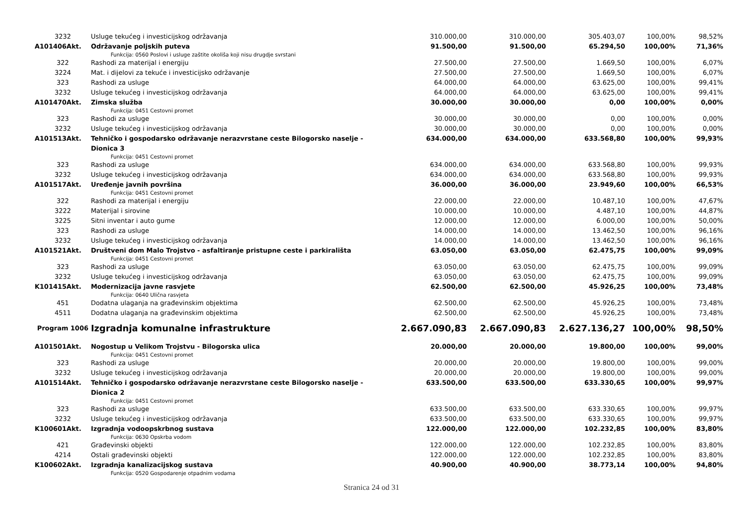| 3232 | Usluge tekućeg i investicijskog održavanja | 310.000,00 | 310.000,00 | 305.403,07 | 100,00% | 98,52% |
| A101406Akt. | Održavanje poljskih puteva | 91.500,00 | 91.500,00 | 65.294,50 | 100,00% | 71,36% |
| | Funkcija: 0560 Poslovi i usluge zaštite okoliša koji nisu drugdje svrstani | | | | | |
| 322 | Rashodi za materijal i energiju | 27.500,00 | 27.500,00 | 1.669,50 | 100,00% | 6,07% |
| 3224 | Mat. i dijelovi za tekuće i investicijsko održavanje | 27.500,00 | 27.500,00 | 1.669,50 | 100,00% | 6,07% |
| 323 | Rashodi za usluge | 64.000,00 | 64.000,00 | 63.625,00 | 100,00% | 99,41% |
| 3232 | Usluge tekućeg i investicijskog održavanja | 64.000,00 | 64.000,00 | 63.625,00 | 100,00% | 99,41% |
| A101470Akt. | Zimska služba | 30.000,00 | 30.000,00 | 0,00 | 100,00% | 0,00% |
| | Funkcija: 0451 Cestovni promet | | | | | |
| 323 | Rashodi za usluge | 30.000,00 | 30.000,00 | 0,00 | 100,00% | 0,00% |
| 3232 | Usluge tekućeg i investicijskog održavanja | 30.000,00 | 30.000,00 | 0,00 | 100,00% | 0,00% |
| A101513Akt. | Tehničko i gospodarsko održavanje nerazvrstane ceste Bilogorsko naselje - Dionica 3 | 634.000,00 | 634.000,00 | 633.568,80 | 100,00% | 99,93% |
| | Funkcija: 0451 Cestovni promet | | | | | |
| 323 | Rashodi za usluge | 634.000,00 | 634.000,00 | 633.568,80 | 100,00% | 99,93% |
| 3232 | Usluge tekućeg i investicijskog održavanja | 634.000,00 | 634.000,00 | 633.568,80 | 100,00% | 99,93% |
| A101517Akt. | Uređenje javnih površina | 36.000,00 | 36.000,00 | 23.949,60 | 100,00% | 66,53% |
| | Funkcija: 0451 Cestovni promet | | | | | |
| 322 | Rashodi za materijal i energiju | 22.000,00 | 22.000,00 | 10.487,10 | 100,00% | 47,67% |
| 3222 | Materijal i sirovine | 10.000,00 | 10.000,00 | 4.487,10 | 100,00% | 44,87% |
| 3225 | Sitni inventar i auto gume | 12.000,00 | 12.000,00 | 6.000,00 | 100,00% | 50,00% |
| 323 | Rashodi za usluge | 14.000,00 | 14.000,00 | 13.462,50 | 100,00% | 96,16% |
| 3232 | Usluge tekućeg i investicijskog održavanja | 14.000,00 | 14.000,00 | 13.462,50 | 100,00% | 96,16% |
| A101521Akt. | Društveni dom Malo Trojstvo - asfaltiranje pristupne ceste i parkirališta | 63.050,00 | 63.050,00 | 62.475,75 | 100,00% | 99,09% |
| | Funkcija: 0451 Cestovni promet | | | | | |
| 323 | Rashodi za usluge | 63.050,00 | 63.050,00 | 62.475,75 | 100,00% | 99,09% |
| 3232 | Usluge tekućeg i investicijskog održavanja | 63.050,00 | 63.050,00 | 62.475,75 | 100,00% | 99,09% |
| K101415Akt. | Modernizacija javne rasvjete | 62.500,00 | 62.500,00 | 45.926,25 | 100,00% | 73,48% |
| | Funkcija: 0640 Ulična rasvjeta | | | | | |
| 451 | Dodatna ulaganja na građevinskim objektima | 62.500,00 | 62.500,00 | 45.926,25 | 100,00% | 73,48% |
| 4511 | Dodatna ulaganja na građevinskim objektima | 62.500,00 | 62.500,00 | 45.926,25 | 100,00% | 73,48% |
| Program 1006 | Izgradnja komunalne infrastrukture | 2.667.090,83 | 2.667.090,83 | 2.627.136,27 | 100,00% | 98,50% |
| A101501Akt. | Nogostup u Velikom Trojstvu - Bilogorska ulica | 20.000,00 | 20.000,00 | 19.800,00 | 100,00% | 99,00% |
| | Funkcija: 0451 Cestovni promet | | | | | |
| 323 | Rashodi za usluge | 20.000,00 | 20.000,00 | 19.800,00 | 100,00% | 99,00% |
| 3232 | Usluge tekućeg i investicijskog održavanja | 20.000,00 | 20.000,00 | 19.800,00 | 100,00% | 99,00% |
| A101514Akt. | Tehničko i gospodarsko održavanje nerazvrstane ceste Bilogorsko naselje - Dionica 2 | 633.500,00 | 633.500,00 | 633.330,65 | 100,00% | 99,97% |
| | Funkcija: 0451 Cestovni promet | | | | | |
| 323 | Rashodi za usluge | 633.500,00 | 633.500,00 | 633.330,65 | 100,00% | 99,97% |
| 3232 | Usluge tekućeg i investicijskog održavanja | 633.500,00 | 633.500,00 | 633.330,65 | 100,00% | 99,97% |
| K100601Akt. | Izgradnja vodoopskrbnog sustava | 122.000,00 | 122.000,00 | 102.232,85 | 100,00% | 83,80% |
| | Funkcija: 0630 Opskrba vodom | | | | | |
| 421 | Građevinski objekti | 122.000,00 | 122.000,00 | 102.232,85 | 100,00% | 83,80% |
| 4214 | Ostali građevinski objekti | 122.000,00 | 122.000,00 | 102.232,85 | 100,00% | 83,80% |
| K100602Akt. | Izgradnja kanalizacijskog sustava | 40.900,00 | 40.900,00 | 38.773,14 | 100,00% | 94,80% |
| | Funkcija: 0520 Gospodarenje otpadnim vodama | | | | | |
Stranica 24 od 31